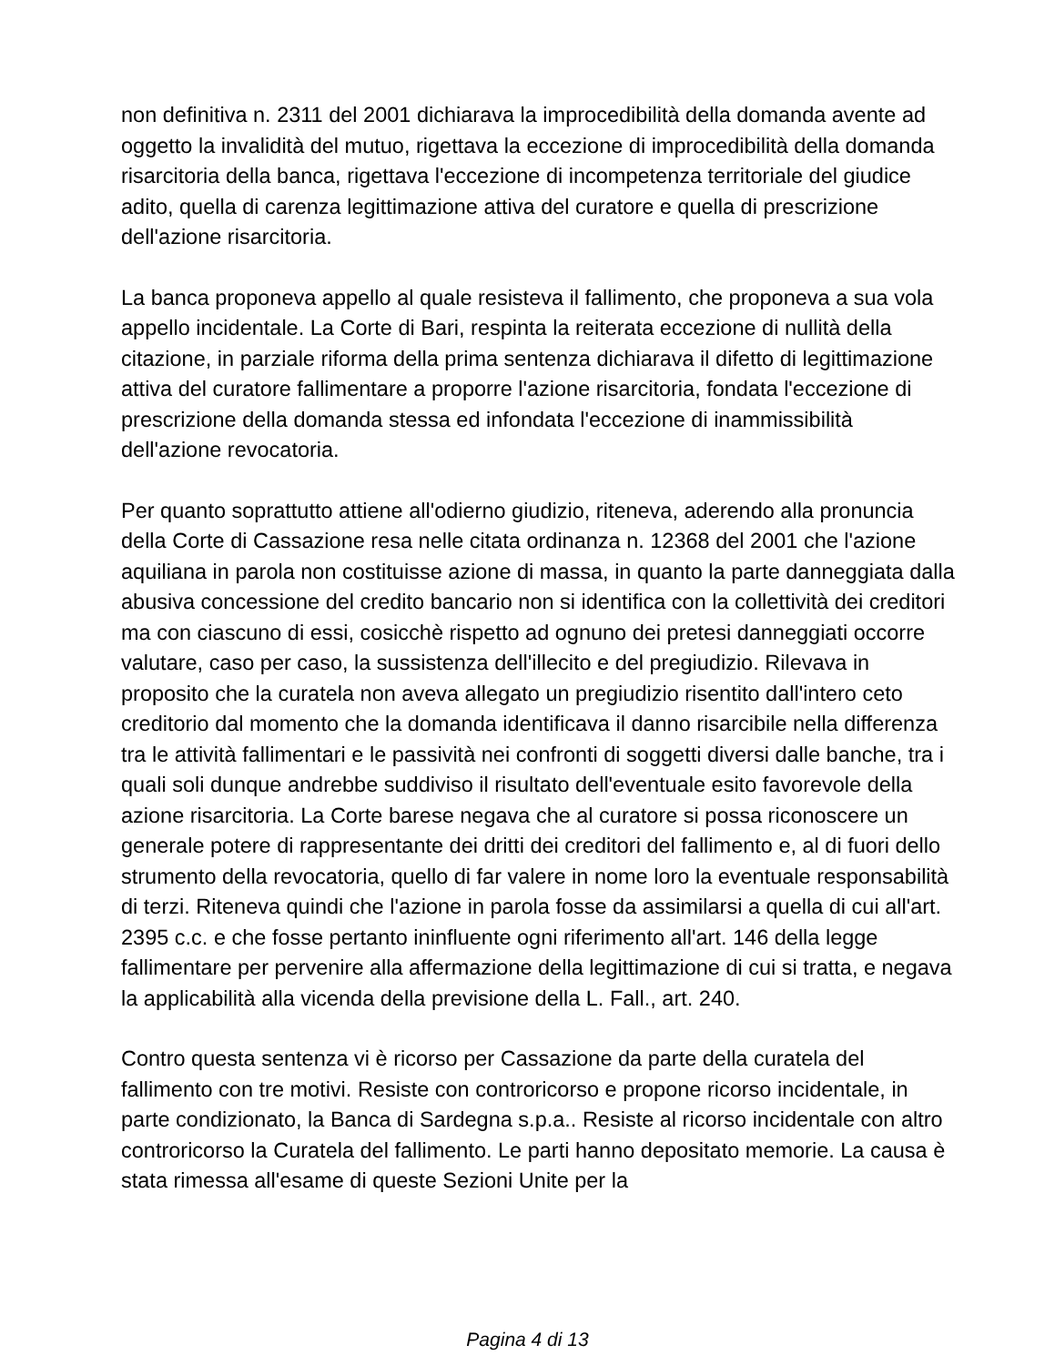non definitiva n. 2311 del 2001 dichiarava la improcedibilità della domanda avente ad oggetto la invalidità del mutuo, rigettava la eccezione di improcedibilità della domanda risarcitoria della banca, rigettava l'eccezione di incompetenza territoriale del giudice adito, quella di carenza legittimazione attiva del curatore e quella di prescrizione dell'azione risarcitoria.
La banca proponeva appello al quale resisteva il fallimento, che proponeva a sua vola appello incidentale. La Corte di Bari, respinta la reiterata eccezione di nullità della citazione, in parziale riforma della prima sentenza dichiarava il difetto di legittimazione attiva del curatore fallimentare a proporre l'azione risarcitoria, fondata l'eccezione di prescrizione della domanda stessa ed infondata l'eccezione di inammissibilità dell'azione revocatoria.
Per quanto soprattutto attiene all'odierno giudizio, riteneva, aderendo alla pronuncia della Corte di Cassazione resa nelle citata ordinanza n. 12368 del 2001 che l'azione aquiliana in parola non costituisse azione di massa, in quanto la parte danneggiata dalla abusiva concessione del credito bancario non si identifica con la collettività dei creditori ma con ciascuno di essi, cosicchè rispetto ad ognuno dei pretesi danneggiati occorre valutare, caso per caso, la sussistenza dell'illecito e del pregiudizio. Rilevava in proposito che la curatela non aveva allegato un pregiudizio risentito dall'intero ceto creditorio dal momento che la domanda identificava il danno risarcibile nella differenza tra le attività fallimentari e le passività nei confronti di soggetti diversi dalle banche, tra i quali soli dunque andrebbe suddiviso il risultato dell'eventuale esito favorevole della azione risarcitoria. La Corte barese negava che al curatore si possa riconoscere un generale potere di rappresentante dei dritti dei creditori del fallimento e, al di fuori dello strumento della revocatoria, quello di far valere in nome loro la eventuale responsabilità di terzi. Riteneva quindi che l'azione in parola fosse da assimilarsi a quella di cui all'art. 2395 c.c. e che fosse pertanto ininfluente ogni riferimento all'art. 146 della legge fallimentare per pervenire alla affermazione della legittimazione di cui si tratta, e negava la applicabilità alla vicenda della previsione della L. Fall., art. 240.
Contro questa sentenza vi è ricorso per Cassazione da parte della curatela del fallimento con tre motivi. Resiste con controricorso e propone ricorso incidentale, in parte condizionato, la Banca di Sardegna s.p.a.. Resiste al ricorso incidentale con altro controricorso la Curatela del fallimento. Le parti hanno depositato memorie. La causa è stata rimessa all'esame di queste Sezioni Unite per la
Pagina 4 di 13